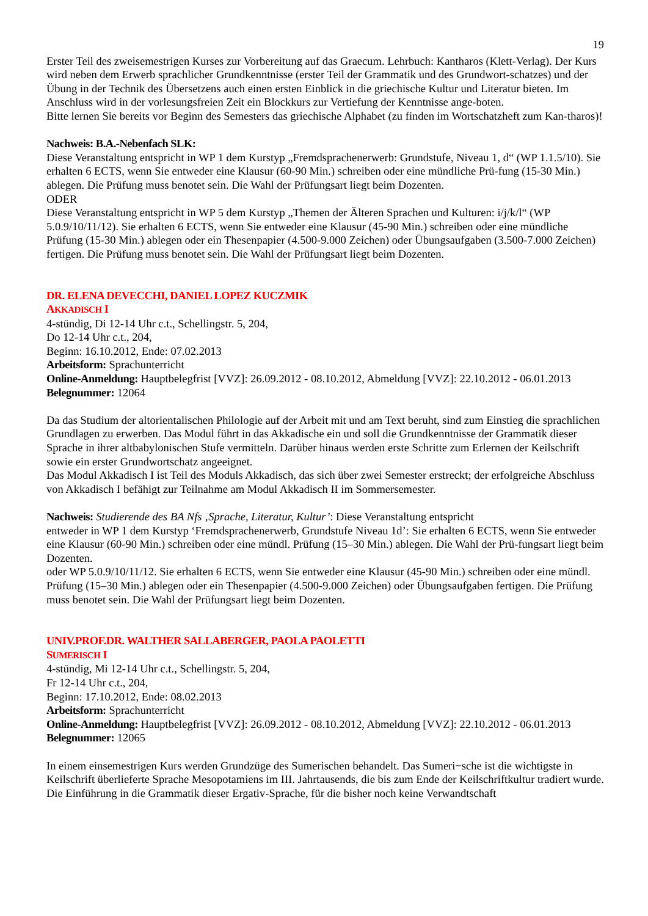19
Erster Teil des zweisemestrigen Kurses zur Vorbereitung auf das Graecum. Lehrbuch: Kantharos (Klett-Verlag). Der Kurs wird neben dem Erwerb sprachlicher Grundkenntnisse (erster Teil der Grammatik und des Grundwort-schatzes) und der Übung in der Technik des Übersetzens auch einen ersten Einblick in die griechische Kultur und Literatur bieten. Im Anschluss wird in der vorlesungsfreien Zeit ein Blockkurs zur Vertiefung der Kenntnisse ange-boten.
Bitte lernen Sie bereits vor Beginn des Semesters das griechische Alphabet (zu finden im Wortschatzheft zum Kan-tharos)!
Nachweis: B.A.-Nebenfach SLK:
Diese Veranstaltung entspricht in WP 1 dem Kurstyp „Fremdsprachenerwerb: Grundstufe, Niveau 1, d“ (WP 1.1.5/10). Sie erhalten 6 ECTS, wenn Sie entweder eine Klausur (60-90 Min.) schreiben oder eine mündliche Prü-fung (15-30 Min.) ablegen. Die Prüfung muss benotet sein. Die Wahl der Prüfungsart liegt beim Dozenten.
ODER
Diese Veranstaltung entspricht in WP 5 dem Kurstyp „Themen der Älteren Sprachen und Kulturen: i/j/k/l“ (WP 5.0.9/10/11/12). Sie erhalten 6 ECTS, wenn Sie entweder eine Klausur (45-90 Min.) schreiben oder eine mündliche Prüfung (15-30 Min.) ablegen oder ein Thesenpapier (4.500-9.000 Zeichen) oder Übungsaufgaben (3.500-7.000 Zeichen) fertigen. Die Prüfung muss benotet sein. Die Wahl der Prüfungsart liegt beim Dozenten.
DR. ELENA DEVECCHI, DANIEL LOPEZ KUCZMIK
AKKADISCH I
4-stündig, Di 12-14 Uhr c.t., Schellingstr. 5, 204,
Do 12-14 Uhr c.t., 204,
Beginn: 16.10.2012, Ende: 07.02.2013
Arbeitsform: Sprachunterricht
Online-Anmeldung: Hauptbelegfrist [VVZ]: 26.09.2012 - 08.10.2012, Abmeldung [VVZ]: 22.10.2012 - 06.01.2013
Belegnummer: 12064
Da das Studium der altorientalischen Philologie auf der Arbeit mit und am Text beruht, sind zum Einstieg die sprachlichen Grundlagen zu erwerben. Das Modul führt in das Akkadische ein und soll die Grundkenntnisse der Grammatik dieser Sprache in ihrer altbabylonischen Stufe vermitteln. Darüber hinaus werden erste Schritte zum Erlernen der Keilschrift sowie ein erster Grundwortschatz angeeignet.
Das Modul Akkadisch I ist Teil des Moduls Akkadisch, das sich über zwei Semester erstreckt; der erfolgreiche Abschluss von Akkadisch I befähigt zur Teilnahme am Modul Akkadisch II im Sommersemester.
Nachweis: Studierende des BA Nfs ‚Sprache, Literatur, Kultur’: Diese Veranstaltung entspricht
entweder in WP 1 dem Kurstyp ‘Fremdsprachenerwerb, Grundstufe Niveau 1d’: Sie erhalten 6 ECTS, wenn Sie entweder eine Klausur (60-90 Min.) schreiben oder eine mündl. Prüfung (15–30 Min.) ablegen. Die Wahl der Prü-fungsart liegt beim Dozenten.
oder WP 5.0.9/10/11/12. Sie erhalten 6 ECTS, wenn Sie entweder eine Klausur (45-90 Min.) schreiben oder eine mündl. Prüfung (15–30 Min.) ablegen oder ein Thesenpapier (4.500-9.000 Zeichen) oder Übungsaufgaben fertigen. Die Prüfung muss benotet sein. Die Wahl der Prüfungsart liegt beim Dozenten.
UNIV.PROF.DR. WALTHER SALLABERGER, PAOLA PAOLETTI
SUMERISCH I
4-stündig, Mi 12-14 Uhr c.t., Schellingstr. 5, 204,
Fr 12-14 Uhr c.t., 204,
Beginn: 17.10.2012, Ende: 08.02.2013
Arbeitsform: Sprachunterricht
Online-Anmeldung: Hauptbelegfrist [VVZ]: 26.09.2012 - 08.10.2012, Abmeldung [VVZ]: 22.10.2012 - 06.01.2013
Belegnummer: 12065
In einem einsemestrigen Kurs werden Grundzüge des Sumerischen behandelt. Das Sumeri−sche ist die wichtigste in Keilschrift überlieferte Sprache Mesopotamiens im III. Jahrtausends, die bis zum Ende der Keilschriftkultur tradiert wurde. Die Einführung in die Grammatik dieser Ergativ-Sprache, für die bisher noch keine Verwandtschaft